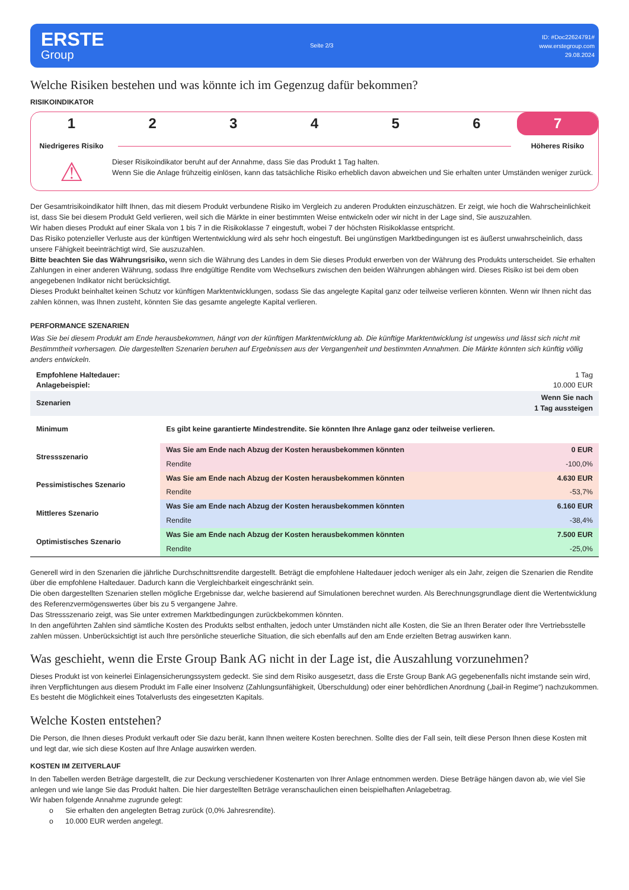ERSTE
Group
Seite 2/3
ID: #Doc22624791#
www.erstegroup.com
29.08.2024
Welche Risiken bestehen und was könnte ich im Gegenzug dafür bekommen?
RISIKOINDIKATOR
1 2 3 4 5 6 7
Niedrigeres Risiko Höheres Risiko
⚠
Dieser Risikoindikator beruht auf der Annahme, dass Sie das Produkt 1 Tag halten.
Wenn Sie die Anlage frühzeitig einlösen, kann das tatsächliche Risiko erheblich davon abweichen und Sie erhalten unter Umständen weniger zurück.
Der Gesamtrisikoindikator hilft Ihnen, das mit diesem Produkt verbundene Risiko im Vergleich zu anderen Produkten einzuschätzen. Er zeigt, wie hoch die Wahrscheinlichkeit ist, dass Sie bei diesem Produkt Geld verlieren, weil sich die Märkte in einer bestimmten Weise entwickeln oder wir nicht in der Lage sind, Sie auszuzahlen.
Wir haben dieses Produkt auf einer Skala von 1 bis 7 in die Risikoklasse 7 eingestuft, wobei 7 der höchsten Risikoklasse entspricht.
Das Risiko potenzieller Verluste aus der künftigen Wertentwicklung wird als sehr hoch eingestuft. Bei ungünstigen Marktbedingungen ist es äußerst unwahrscheinlich, dass unsere Fähigkeit beeinträchtigt wird, Sie auszuzahlen.
Bitte beachten Sie das Währungsrisiko, wenn sich die Währung des Landes in dem Sie dieses Produkt erwerben von der Währung des Produkts unterscheidet. Sie erhalten Zahlungen in einer anderen Währung, sodass Ihre endgültige Rendite vom Wechselkurs zwischen den beiden Währungen abhängen wird. Dieses Risiko ist bei dem oben angegebenen Indikator nicht berücksichtigt.
Dieses Produkt beinhaltet keinen Schutz vor künftigen Marktentwicklungen, sodass Sie das angelegte Kapital ganz oder teilweise verlieren könnten. Wenn wir Ihnen nicht das zahlen können, was Ihnen zusteht, könnten Sie das gesamte angelegte Kapital verlieren.
PERFORMANCE SZENARIEN
Was Sie bei diesem Produkt am Ende herausbekommen, hängt von der künftigen Marktentwicklung ab. Die künftige Marktentwicklung ist ungewiss und lässt sich nicht mit Bestimmtheit vorhersagen. Die dargestellten Szenarien beruhen auf Ergebnissen aus der Vergangenheit und bestimmten Annahmen. Die Märkte könnten sich künftig völlig anders entwickeln.
| Empfohlene Haltedauer: | | 1 Tag |
| Anlagebeispiel: | | 10.000 EUR |
| Szenarien | | Wenn Sie nach 1 Tag aussteigen |
| Minimum | Es gibt keine garantierte Mindestrendite. Sie könnten Ihre Anlage ganz oder teilweise verlieren. | |
| Stressszenario | Was Sie am Ende nach Abzug der Kosten herausbekommen könnten | 0 EUR |
| | Rendite | -100,0% |
| Pessimistisches Szenario | Was Sie am Ende nach Abzug der Kosten herausbekommen könnten | 4.630 EUR |
| | Rendite | -53,7% |
| Mittleres Szenario | Was Sie am Ende nach Abzug der Kosten herausbekommen könnten | 6.160 EUR |
| | Rendite | -38,4% |
| Optimistisches Szenario | Was Sie am Ende nach Abzug der Kosten herausbekommen könnten | 7.500 EUR |
| | Rendite | -25,0% |
Generell wird in den Szenarien die jährliche Durchschnittsrendite dargestellt. Beträgt die empfohlene Haltedauer jedoch weniger als ein Jahr, zeigen die Szenarien die Rendite über die empfohlene Haltedauer. Dadurch kann die Vergleichbarkeit eingeschränkt sein.
Die oben dargestellten Szenarien stellen mögliche Ergebnisse dar, welche basierend auf Simulationen berechnet wurden. Als Berechnungsgrundlage dient die Wertentwicklung des Referenzvermögenswertes über bis zu 5 vergangene Jahre.
Das Stressszenario zeigt, was Sie unter extremen Marktbedingungen zurückbekommen könnten.
In den angeführten Zahlen sind sämtliche Kosten des Produkts selbst enthalten, jedoch unter Umständen nicht alle Kosten, die Sie an Ihren Berater oder Ihre Vertriebsstelle zahlen müssen. Unberücksichtigt ist auch Ihre persönliche steuerliche Situation, die sich ebenfalls auf den am Ende erzielten Betrag auswirken kann.
Was geschieht, wenn die Erste Group Bank AG nicht in der Lage ist, die Auszahlung vorzunehmen?
Dieses Produkt ist von keinerlei Einlagensicherungssystem gedeckt. Sie sind dem Risiko ausgesetzt, dass die Erste Group Bank AG gegebenenfalls nicht imstande sein wird, ihren Verpflichtungen aus diesem Produkt im Falle einer Insolvenz (Zahlungsunfähigkeit, Überschuldung) oder einer behördlichen Anordnung („bail-in Regime“) nachzukommen. Es besteht die Möglichkeit eines Totalverlusts des eingesetzten Kapitals.
Welche Kosten entstehen?
Die Person, die Ihnen dieses Produkt verkauft oder Sie dazu berät, kann Ihnen weitere Kosten berechnen. Sollte dies der Fall sein, teilt diese Person Ihnen diese Kosten mit und legt dar, wie sich diese Kosten auf Ihre Anlage auswirken werden.
KOSTEN IM ZEITVERLAUF
In den Tabellen werden Beträge dargestellt, die zur Deckung verschiedener Kostenarten von Ihrer Anlage entnommen werden. Diese Beträge hängen davon ab, wie viel Sie anlegen und wie lange Sie das Produkt halten. Die hier dargestellten Beträge veranschaulichen einen beispielhaften Anlagebetrag.
Wir haben folgende Annahme zugrunde gelegt:
o Sie erhalten den angelegten Betrag zurück (0,0% Jahresrendite).
o 10.000 EUR werden angelegt.